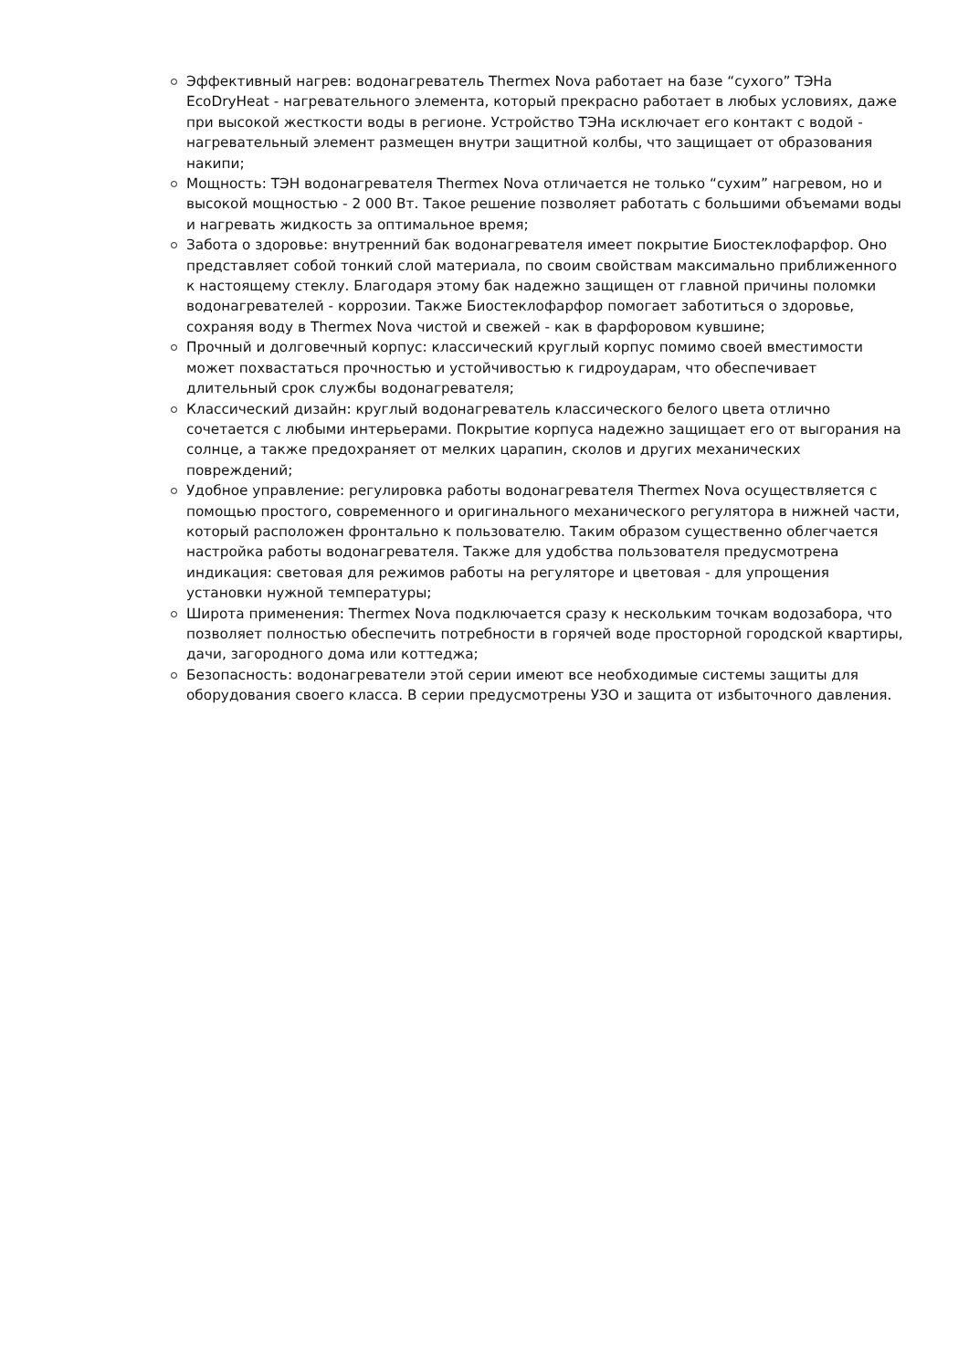Эффективный нагрев: водонагреватель Thermex Nova работает на базе “сухого” ТЭНа EcoDryHeat - нагревательного элемента, который прекрасно работает в любых условиях, даже при высокой жесткости воды в регионе. Устройство ТЭНа исключает его контакт с водой - нагревательный элемент размещен внутри защитной колбы, что защищает от образования накипи;
Мощность: ТЭН водонагревателя Thermex Nova отличается не только “сухим” нагревом, но и высокой мощностью - 2 000 Вт. Такое решение позволяет работать с большими объемами воды и нагревать жидкость за оптимальное время;
Забота о здоровье: внутренний бак водонагревателя имеет покрытие Биостеклофарфор. Оно представляет собой тонкий слой материала, по своим свойствам максимально приближенного к настоящему стеклу. Благодаря этому бак надежно защищен от главной причины поломки водонагревателей - коррозии. Также Биостеклофарфор помогает заботиться о здоровье, сохраняя воду в Thermex Nova чистой и свежей - как в фарфоровом кувшине;
Прочный и долговечный корпус: классический круглый корпус помимо своей вместимости может похвастаться прочностью и устойчивостью к гидроударам, что обеспечивает длительный срок службы водонагревателя;
Классический дизайн: круглый водонагреватель классического белого цвета отлично сочетается с любыми интерьерами. Покрытие корпуса надежно защищает его от выгорания на солнце, а также предохраняет от мелких царапин, сколов и других механических повреждений;
Удобное управление: регулировка работы водонагревателя Thermex Nova осуществляется с помощью простого, современного и оригинального механического регулятора в нижней части, который расположен фронтально к пользователю. Таким образом существенно облегчается настройка работы водонагревателя. Также для удобства пользователя предусмотрена индикация: световая для режимов работы на регуляторе и цветовая - для упрощения установки нужной температуры;
Широта применения: Thermex Nova подключается сразу к нескольким точкам водозабора, что позволяет полностью обеспечить потребности в горячей воде просторной городской квартиры, дачи, загородного дома или коттеджа;
Безопасность: водонагреватели этой серии имеют все необходимые системы защиты для оборудования своего класса. В серии предусмотрены УЗО и защита от избыточного давления.